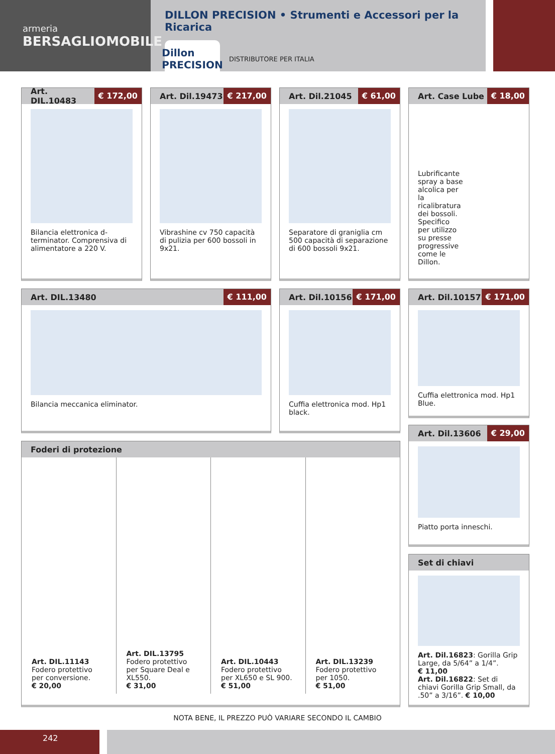armeria
BERSAGLIOMOBILE
DILLON PRECISION • Strumenti e Accessori per la Ricarica
Dillon PRECISION
DISTRIBUTORE PER ITALIA
Art. DIL.10483 € 172,00
Bilancia elettronica d-terminator. Comprensiva di alimentatore a 220 V.
Art. Dil.19473 € 217,00
Vibrashine cv 750 capacità di pulizia per 600 bossoli in 9x21.
Art. Dil.21045 € 61,00
Separatore di graniglia cm 500 capacità di separazione di 600 bossoli 9x21.
Art. Case Lube € 18,00
Lubrificante spray a base alcolica per la ricalibratura dei bossoli. Specifico per utilizzo su presse progressive come le Dillon.
Art. DIL.13480 € 111,00
Bilancia meccanica eliminator.
Art. Dil.10156 € 171,00
Cuffia elettronica mod. Hp1 black.
Art. Dil.10157 € 171,00
Cuffia elettronica mod. Hp1 Blue.
Art. Dil.13606 € 29,00
Piatto porta inneschi.
Foderi di protezione
Art. DIL.11143
Fodero protettivo per conversione.
€ 20,00
Art. DIL.13795
Fodero protettivo per Square Deal e XL550.
€ 31,00
Art. DIL.10443
Fodero protettivo per XL650 e SL 900.
€ 51,00
Art. DIL.13239
Fodero protettivo per 1050.
€ 51,00
Set di chiavi
Art. Dil.16823: Gorilla Grip Large, da 5/64” a 1/4”.
€ 11,00
Art. Dil.16822: Set di chiavi Gorilla Grip Small, da .50” a 3/16”. € 10,00
NOTA BENE, IL PREZZO PUÒ VARIARE SECONDO IL CAMBIO
242